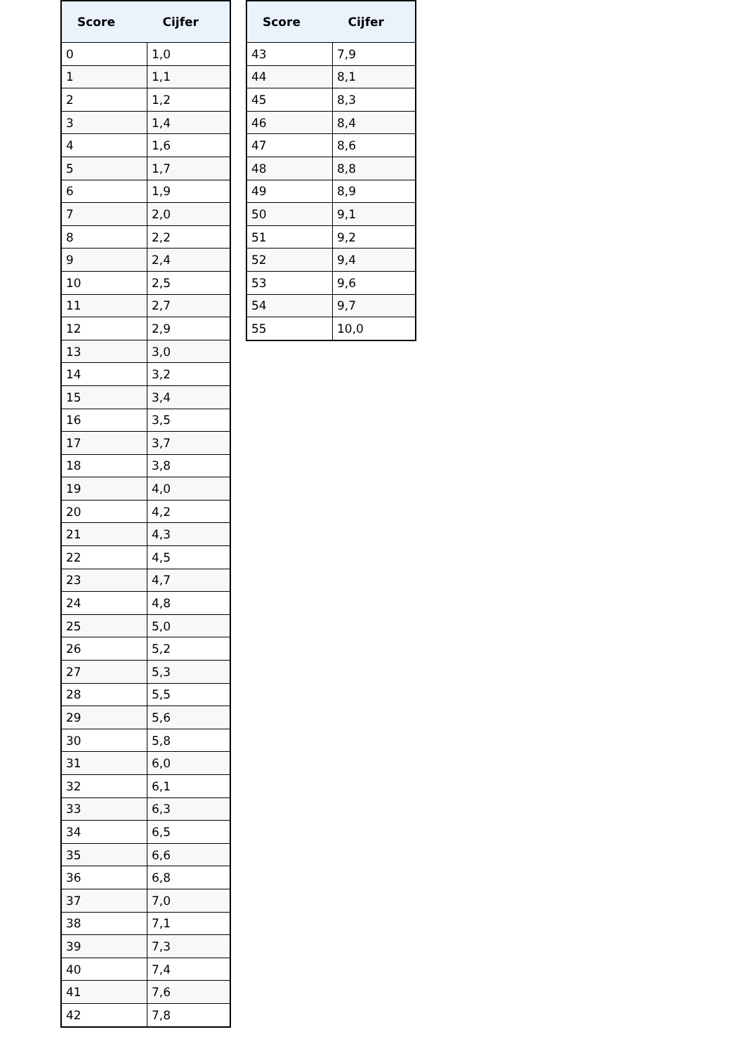| Score | Cijfer |
| --- | --- |
| 0 | 1,0 |
| 1 | 1,1 |
| 2 | 1,2 |
| 3 | 1,4 |
| 4 | 1,6 |
| 5 | 1,7 |
| 6 | 1,9 |
| 7 | 2,0 |
| 8 | 2,2 |
| 9 | 2,4 |
| 10 | 2,5 |
| 11 | 2,7 |
| 12 | 2,9 |
| 13 | 3,0 |
| 14 | 3,2 |
| 15 | 3,4 |
| 16 | 3,5 |
| 17 | 3,7 |
| 18 | 3,8 |
| 19 | 4,0 |
| 20 | 4,2 |
| 21 | 4,3 |
| 22 | 4,5 |
| 23 | 4,7 |
| 24 | 4,8 |
| 25 | 5,0 |
| 26 | 5,2 |
| 27 | 5,3 |
| 28 | 5,5 |
| 29 | 5,6 |
| 30 | 5,8 |
| 31 | 6,0 |
| 32 | 6,1 |
| 33 | 6,3 |
| 34 | 6,5 |
| 35 | 6,6 |
| 36 | 6,8 |
| 37 | 7,0 |
| 38 | 7,1 |
| 39 | 7,3 |
| 40 | 7,4 |
| 41 | 7,6 |
| 42 | 7,8 |
| Score | Cijfer |
| --- | --- |
| 43 | 7,9 |
| 44 | 8,1 |
| 45 | 8,3 |
| 46 | 8,4 |
| 47 | 8,6 |
| 48 | 8,8 |
| 49 | 8,9 |
| 50 | 9,1 |
| 51 | 9,2 |
| 52 | 9,4 |
| 53 | 9,6 |
| 54 | 9,7 |
| 55 | 10,0 |